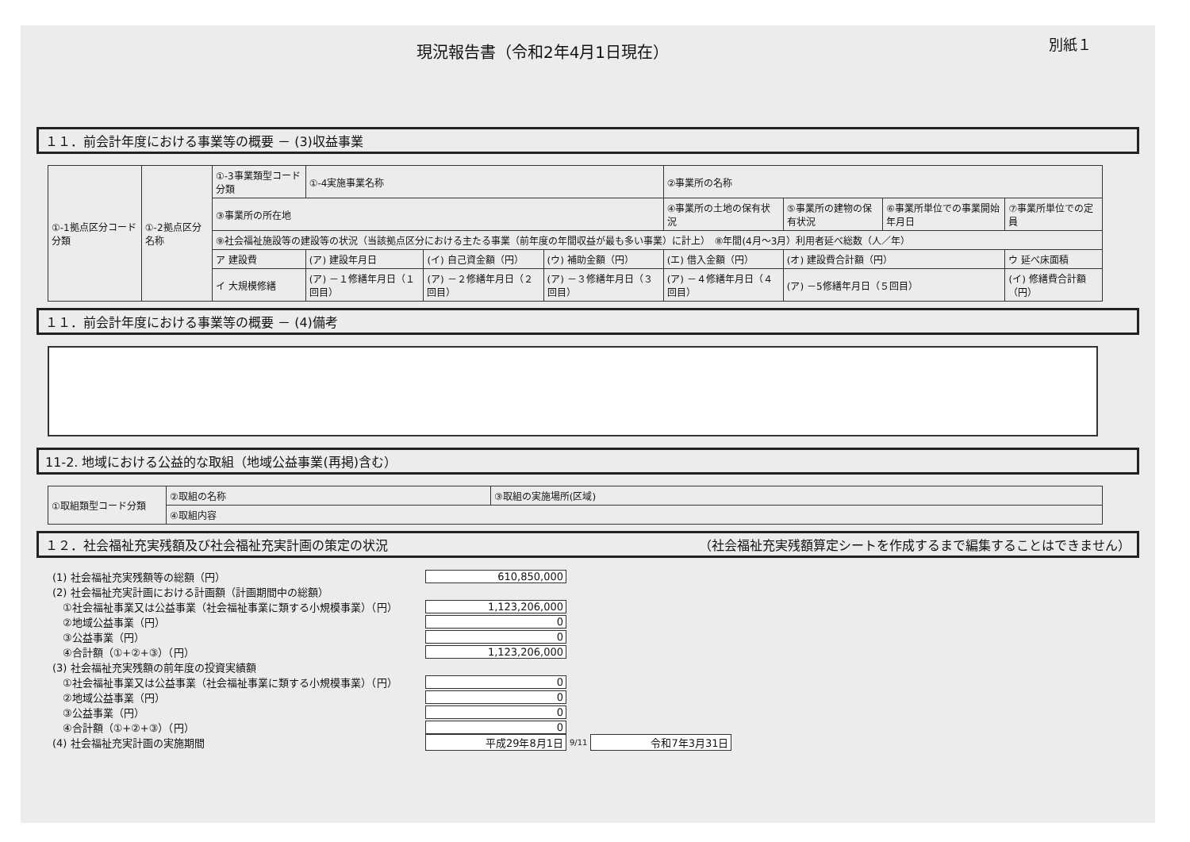現況報告書（令和2年4月1日現在）
別紙１
１１．前会計年度における事業等の概要 － (3)収益事業
| ①-1拠点区分コード分類 | ①-2拠点区分名称 | ①-3事業類型コード分類 | ①-4実施事業名称 | | | ②事業所の名称 | | | |
| | | ③事業所の所在地 | | | | ④事業所の土地の保有状況 | ⑤事業所の建物の保有状況 | ⑥事業所単位での事業開始年月日 | ⑦事業所単位での定員 |
| | | ⑨社会福祉施設等の建設等の状況（当該拠点区分における主たる事業（前年度の年間収益が最も多い事業）に計上） ⑧年間(4月～3月）利用者延べ総数（人／年） | | | | | | | |
| | | ア 建設費 | (ア) 建設年月日 | (イ) 自己資金額（円） | (ウ) 補助金額（円） | (エ) 借入金額（円） | (オ) 建設費合計額（円） | | ウ 延べ床面積 |
| | | イ 大規模修繕 | (ア) －１修繕年月日（１回目） | (ア) －２修繕年月日（２回目） | (ア) －３修繕年月日（３回目） | (ア) －４修繕年月日（４回目） | (ア) －5修繕年月日（５回目） | | (イ) 修繕費合計額（円） |
１１．前会計年度における事業等の概要 － (4)備考
11-2. 地域における公益的な取組（地域公益事業(再掲)含む）
| ①取組類型コード分類 | ②取組の名称 | ③取組の実施場所(区域) |
| | ④取組内容 | |
１２．社会福祉充実残額及び社会福祉充実計画の策定の状況 （社会福祉充実残額算定シートを作成するまで編集することはできません）
(1) 社会福祉充実残額等の総額（円） 610,850,000
(2) 社会福祉充実計画における計画額（計画期間中の総額）
　①社会福祉事業又は公益事業（社会福祉事業に類する小規模事業）（円） 1,123,206,000
　②地域公益事業（円） 0
　③公益事業（円） 0
　④合計額（①+②+③）（円） 1,123,206,000
(3) 社会福祉充実残額の前年度の投資実績額
　①社会福祉事業又は公益事業（社会福祉事業に類する小規模事業）（円） 0
　②地域公益事業（円） 0
　③公益事業（円） 0
　④合計額（①+②+③）（円） 0
(4) 社会福祉充実計画の実施期間 平成29年8月1日 9/11 令和7年3月31日